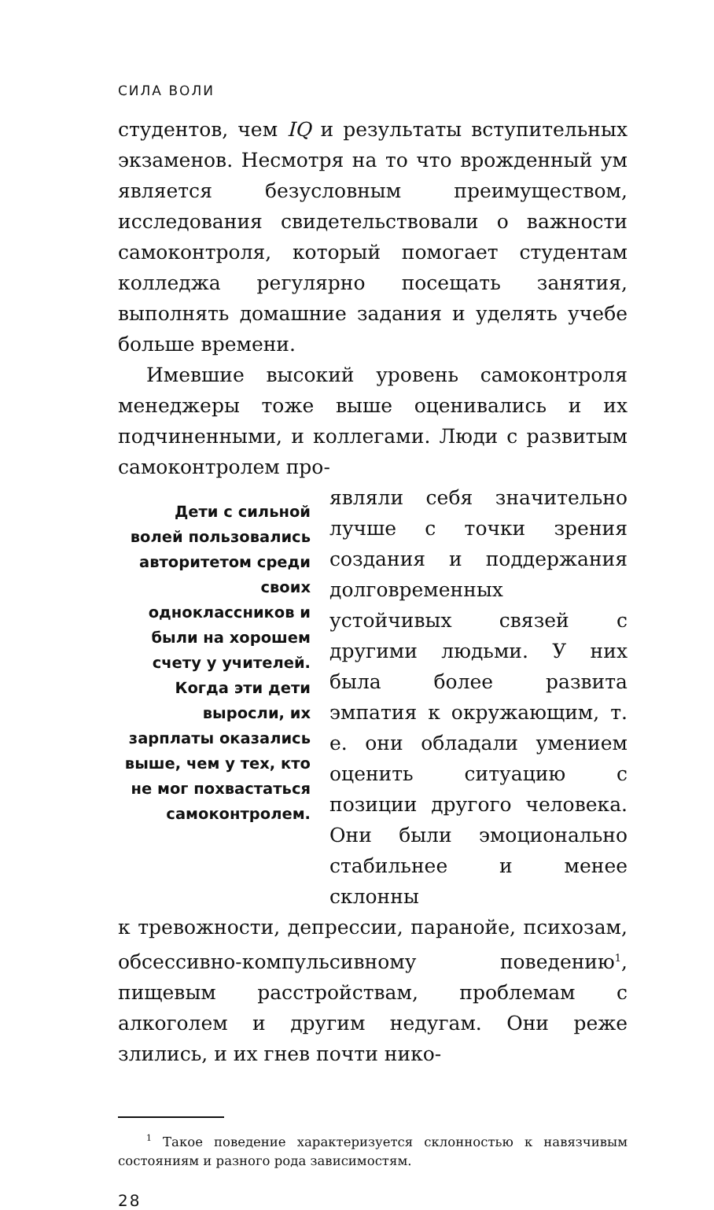СИЛА ВОЛИ
студентов, чем IQ и результаты вступительных экзаменов. Несмотря на то что врожденный ум является безусловным преимуществом, исследования свидетельствовали о важности самоконтроля, который помогает студентам колледжа регулярно посещать занятия, выполнять домашние задания и уделять учебе больше времени.
Имевшие высокий уровень самоконтроля менеджеры тоже выше оценивались и их подчиненными, и коллегами. Люди с развитым самоконтролем про-
Дети с сильной волей пользовались авторитетом среди своих одноклассников и были на хорошем счету у учителей. Когда эти дети выросли, их зарплаты оказались выше, чем у тех, кто не мог похвастаться самоконтролем.
являли себя значительно лучше с точки зрения создания и поддержания долговременных устойчивых связей с другими людьми. У них была более развита эмпатия к окружающим, т. е. они обладали умением оценить ситуацию с позиции другого человека. Они были эмоционально стабильнее и менее склонны
к тревожности, депрессии, паранойе, психозам, обсессивно-компульсивному поведению<sup>1</sup>, пищевым расстройствам, проблемам с алкоголем и другим недугам. Они реже злились, и их гнев почти нико-
<sup>1</sup> Такое поведение характеризуется склонностью к навязчивым состояниям и разного рода зависимостям.
28